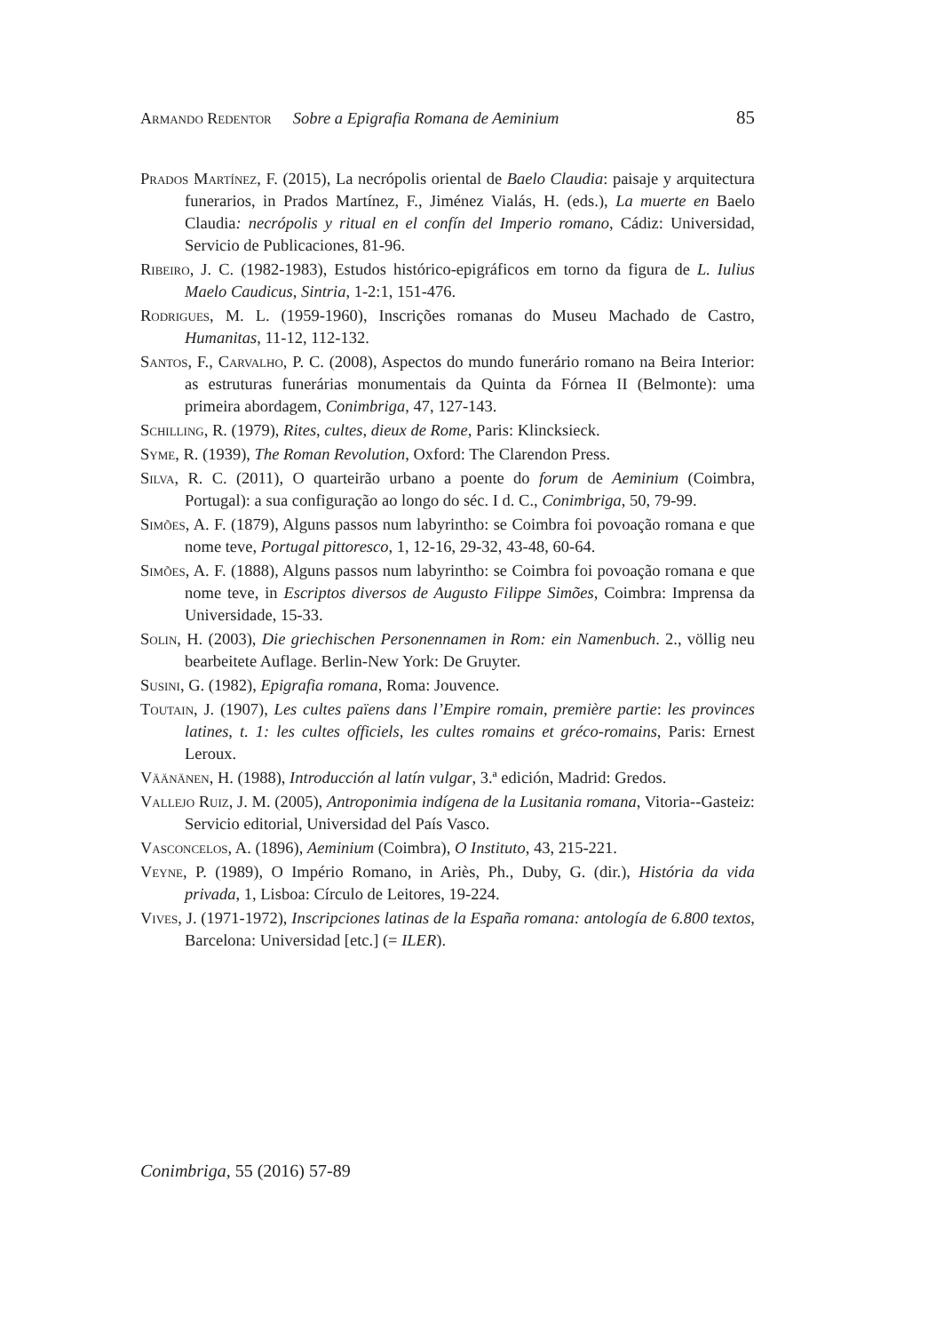Armando Redentor Sobre a Epigrafia Romana de Aeminium 85
Prados Martínez, F. (2015), La necrópolis oriental de Baelo Claudia: paisaje y arquitectura funerarios, in Prados Martínez, F., Jiménez Vialás, H. (eds.), La muerte en Baelo Claudia: necrópolis y ritual en el confín del Imperio romano, Cádiz: Universidad, Servicio de Publicaciones, 81-96.
Ribeiro, J. C. (1982-1983), Estudos histórico-epigráficos em torno da figura de L. Iulius Maelo Caudicus, Sintria, 1-2:1, 151-476.
Rodrigues, M. L. (1959-1960), Inscrições romanas do Museu Machado de Castro, Humanitas, 11-12, 112-132.
Santos, F., Carvalho, P. C. (2008), Aspectos do mundo funerário romano na Beira Interior: as estruturas funerárias monumentais da Quinta da Fórnea II (Belmonte): uma primeira abordagem, Conimbriga, 47, 127-143.
Schilling, R. (1979), Rites, cultes, dieux de Rome, Paris: Klincksieck.
Syme, R. (1939), The Roman Revolution, Oxford: The Clarendon Press.
Silva, R. C. (2011), O quarteirão urbano a poente do forum de Aeminium (Coimbra, Portugal): a sua configuração ao longo do séc. I d. C., Conimbriga, 50, 79-99.
Simões, A. F. (1879), Alguns passos num labyrintho: se Coimbra foi povoação romana e que nome teve, Portugal pittoresco, 1, 12-16, 29-32, 43-48, 60-64.
Simões, A. F. (1888), Alguns passos num labyrintho: se Coimbra foi povoação romana e que nome teve, in Escriptos diversos de Augusto Filippe Simões, Coimbra: Imprensa da Universidade, 15-33.
Solin, H. (2003), Die griechischen Personennamen in Rom: ein Namenbuch. 2., völlig neu bearbeitete Auflage. Berlin-New York: De Gruyter.
Susini, G. (1982), Epigrafia romana, Roma: Jouvence.
Toutain, J. (1907), Les cultes païens dans l’Empire romain, première partie: les provinces latines, t. 1: les cultes officiels, les cultes romains et gréco-romains, Paris: Ernest Leroux.
Väänänen, H. (1988), Introducción al latín vulgar, 3.ª edición, Madrid: Gredos.
Vallejo Ruiz, J. M. (2005), Antroponimia indígena de la Lusitania romana, Vitoria--Gasteiz: Servicio editorial, Universidad del País Vasco.
Vasconcelos, A. (1896), Aeminium (Coimbra), O Instituto, 43, 215-221.
Veyne, P. (1989), O Império Romano, in Ariès, Ph., Duby, G. (dir.), História da vida privada, 1, Lisboa: Círculo de Leitores, 19-224.
Vives, J. (1971-1972), Inscripciones latinas de la España romana: antología de 6.800 textos, Barcelona: Universidad [etc.] (= ILER).
Conimbriga, 55 (2016) 57-89